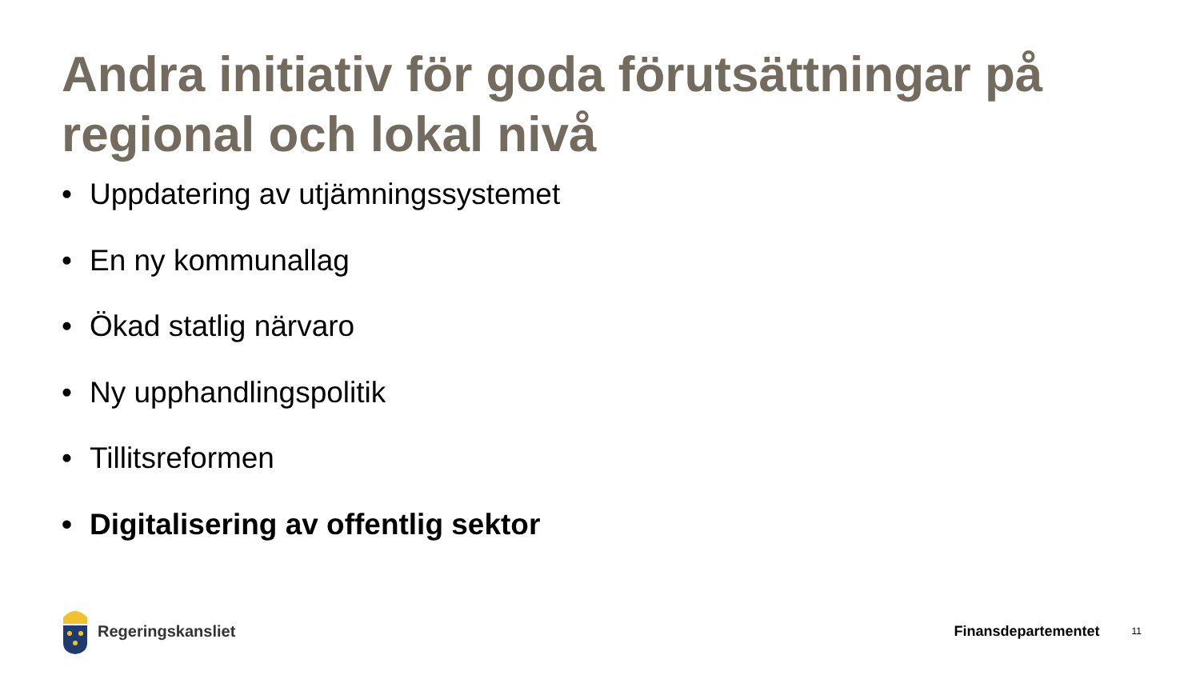Andra initiativ för goda förutsättningar på regional och lokal nivå
• Uppdatering av utjämningssystemet
• En ny kommunallag
• Ökad statlig närvaro
• Ny upphandlingspolitik
• Tillitsreformen
• Digitalisering av offentlig sektor
Regeringskansliet Finansdepartementet
11